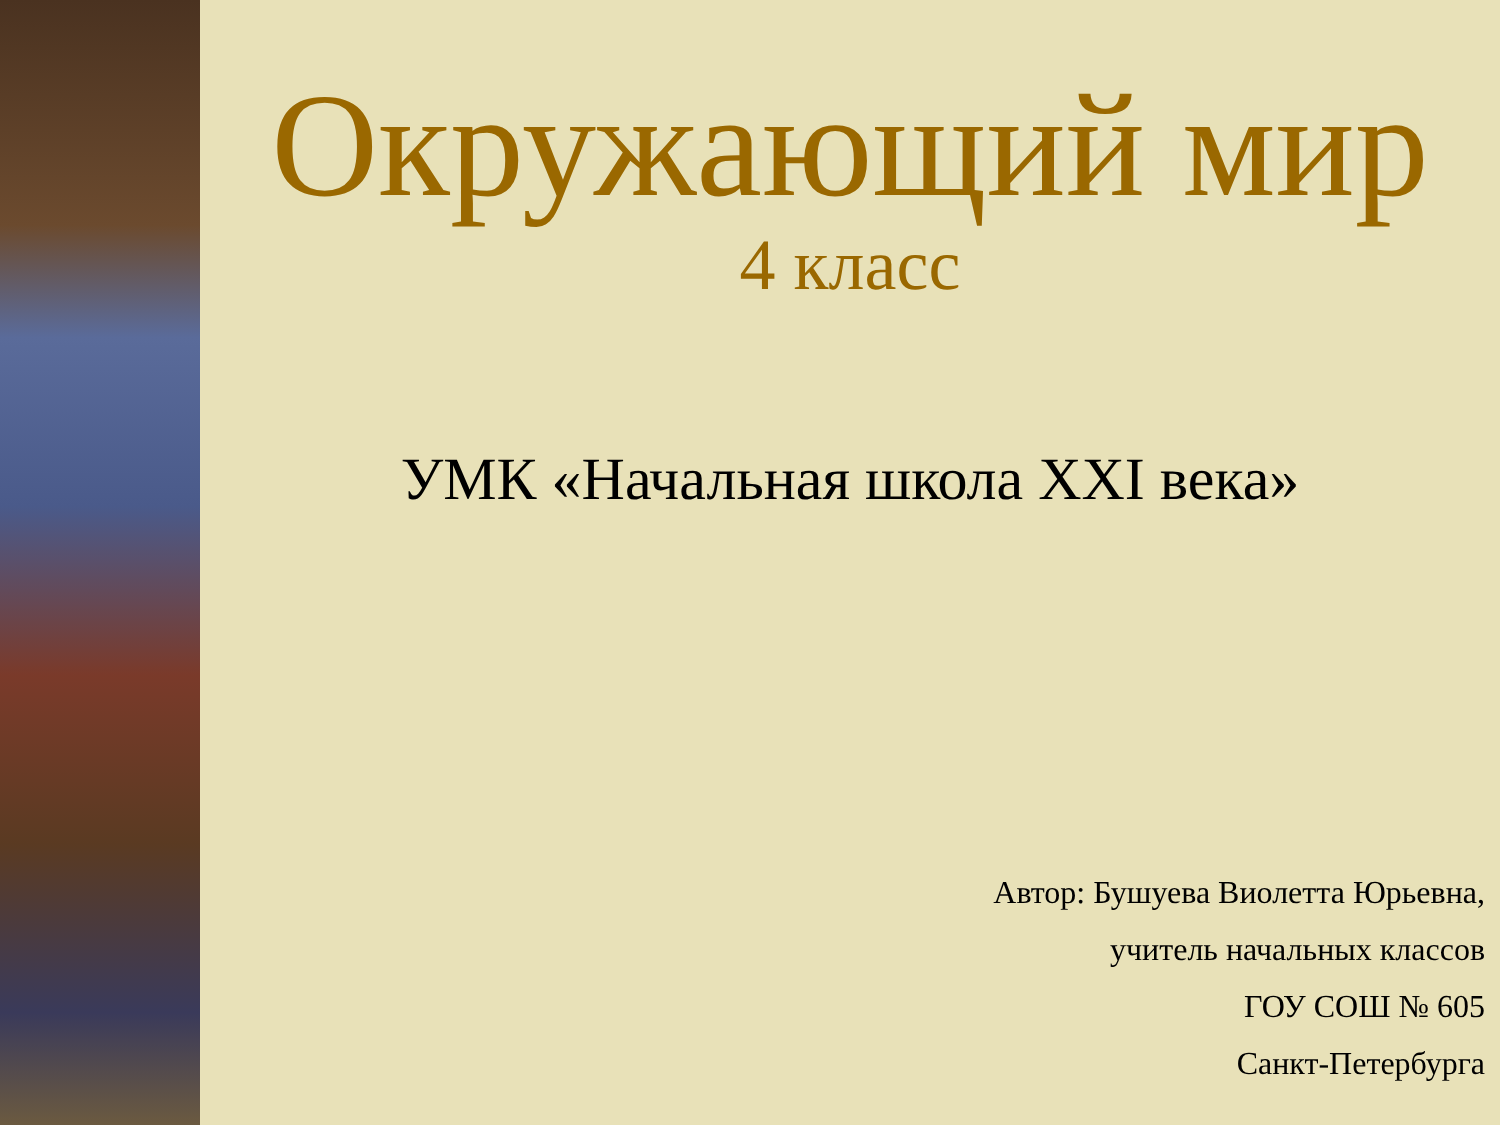Окружающий мир
4 класс
УМК «Начальная школа XXI века»
Автор: Бушуева Виолетта Юрьевна,
учитель начальных классов
ГОУ СОШ № 605
Санкт-Петербурга